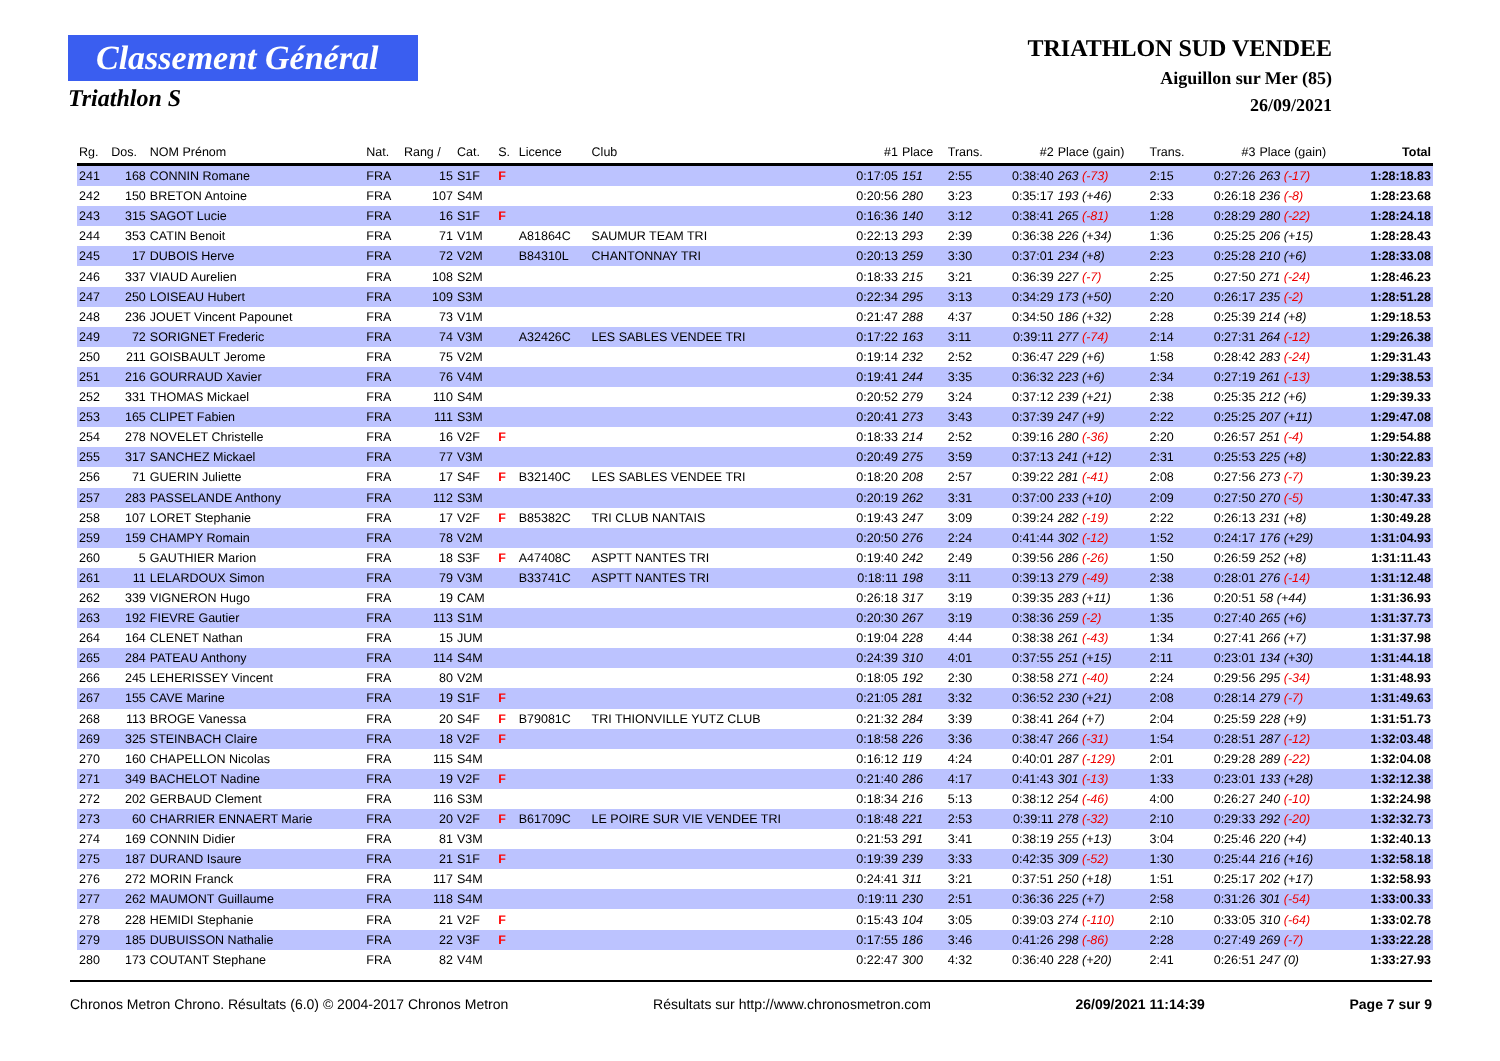Classement Général
Triathlon S
TRIATHLON SUD VENDEE
Aiguillon sur Mer (85)
26/09/2021
| Rg. | Dos. | NOM Prénom | Nat. | Rang / | Cat. | S. | Licence | Club | #1 | Place | Trans. | #2 | Place (gain) | Trans. | #3 | Place (gain) | Total |
| --- | --- | --- | --- | --- | --- | --- | --- | --- | --- | --- | --- | --- | --- | --- | --- | --- | --- |
| 241 | 168 | CONNIN Romane | FRA | 15 | S1F | F | | | 0:17:05 | 151 | 2:55 | 0:38:40 | 263 (-73) | 2:15 | 0:27:26 | 263 (-17) | 1:28:18.83 |
| 242 | 150 | BRETON Antoine | FRA | 107 | S4M | | | | 0:20:56 | 280 | 3:23 | 0:35:17 | 193 (+46) | 2:33 | 0:26:18 | 236 (-8) | 1:28:23.68 |
| 243 | 315 | SAGOT Lucie | FRA | 16 | S1F | F | | | 0:16:36 | 140 | 3:12 | 0:38:41 | 265 (-81) | 1:28 | 0:28:29 | 280 (-22) | 1:28:24.18 |
| 244 | 353 | CATIN Benoit | FRA | 71 | V1M | | A81864C | SAUMUR TEAM TRI | 0:22:13 | 293 | 2:39 | 0:36:38 | 226 (+34) | 1:36 | 0:25:25 | 206 (+15) | 1:28:28.43 |
| 245 | 17 | DUBOIS Herve | FRA | 72 | V2M | | B84310L | CHANTONNAY TRI | 0:20:13 | 259 | 3:30 | 0:37:01 | 234 (+8) | 2:23 | 0:25:28 | 210 (+6) | 1:28:33.08 |
| 246 | 337 | VIAUD Aurelien | FRA | 108 | S2M | | | | 0:18:33 | 215 | 3:21 | 0:36:39 | 227 (-7) | 2:25 | 0:27:50 | 271 (-24) | 1:28:46.23 |
| 247 | 250 | LOISEAU Hubert | FRA | 109 | S3M | | | | 0:22:34 | 295 | 3:13 | 0:34:29 | 173 (+50) | 2:20 | 0:26:17 | 235 (-2) | 1:28:51.28 |
| 248 | 236 | JOUET Vincent Papounet | FRA | 73 | V1M | | | | 0:21:47 | 288 | 4:37 | 0:34:50 | 186 (+32) | 2:28 | 0:25:39 | 214 (+8) | 1:29:18.53 |
| 249 | 72 | SORIGNET Frederic | FRA | 74 | V3M | | A32426C | LES SABLES VENDEE TRI | 0:17:22 | 163 | 3:11 | 0:39:11 | 277 (-74) | 2:14 | 0:27:31 | 264 (-12) | 1:29:26.38 |
| 250 | 211 | GOISBAULT Jerome | FRA | 75 | V2M | | | | 0:19:14 | 232 | 2:52 | 0:36:47 | 229 (+6) | 1:58 | 0:28:42 | 283 (-24) | 1:29:31.43 |
| 251 | 216 | GOURRAUD Xavier | FRA | 76 | V4M | | | | 0:19:41 | 244 | 3:35 | 0:36:32 | 223 (+6) | 2:34 | 0:27:19 | 261 (-13) | 1:29:38.53 |
| 252 | 331 | THOMAS Mickael | FRA | 110 | S4M | | | | 0:20:52 | 279 | 3:24 | 0:37:12 | 239 (+21) | 2:38 | 0:25:35 | 212 (+6) | 1:29:39.33 |
| 253 | 165 | CLIPET Fabien | FRA | 111 | S3M | | | | 0:20:41 | 273 | 3:43 | 0:37:39 | 247 (+9) | 2:22 | 0:25:25 | 207 (+11) | 1:29:47.08 |
| 254 | 278 | NOVELET Christelle | FRA | 16 | V2F | F | | | 0:18:33 | 214 | 2:52 | 0:39:16 | 280 (-36) | 2:20 | 0:26:57 | 251 (-4) | 1:29:54.88 |
| 255 | 317 | SANCHEZ Mickael | FRA | 77 | V3M | | | | 0:20:49 | 275 | 3:59 | 0:37:13 | 241 (+12) | 2:31 | 0:25:53 | 225 (+8) | 1:30:22.83 |
| 256 | 71 | GUERIN Juliette | FRA | 17 | S4F | F | B32140C | LES SABLES VENDEE TRI | 0:18:20 | 208 | 2:57 | 0:39:22 | 281 (-41) | 2:08 | 0:27:56 | 273 (-7) | 1:30:39.23 |
| 257 | 283 | PASSELANDE Anthony | FRA | 112 | S3M | | | | 0:20:19 | 262 | 3:31 | 0:37:00 | 233 (+10) | 2:09 | 0:27:50 | 270 (-5) | 1:30:47.33 |
| 258 | 107 | LORET Stephanie | FRA | 17 | V2F | F | B85382C | TRI CLUB NANTAIS | 0:19:43 | 247 | 3:09 | 0:39:24 | 282 (-19) | 2:22 | 0:26:13 | 231 (+8) | 1:30:49.28 |
| 259 | 159 | CHAMPY Romain | FRA | 78 | V2M | | | | 0:20:50 | 276 | 2:24 | 0:41:44 | 302 (-12) | 1:52 | 0:24:17 | 176 (+29) | 1:31:04.93 |
| 260 | 5 | GAUTHIER Marion | FRA | 18 | S3F | F | A47408C | ASPTT NANTES TRI | 0:19:40 | 242 | 2:49 | 0:39:56 | 286 (-26) | 1:50 | 0:26:59 | 252 (+8) | 1:31:11.43 |
| 261 | 11 | LELARDOUX Simon | FRA | 79 | V3M | | B33741C | ASPTT NANTES TRI | 0:18:11 | 198 | 3:11 | 0:39:13 | 279 (-49) | 2:38 | 0:28:01 | 276 (-14) | 1:31:12.48 |
| 262 | 339 | VIGNERON Hugo | FRA | 19 | CAM | | | | 0:26:18 | 317 | 3:19 | 0:39:35 | 283 (+11) | 1:36 | 0:20:51 | 58 (+44) | 1:31:36.93 |
| 263 | 192 | FIEVRE Gautier | FRA | 113 | S1M | | | | 0:20:30 | 267 | 3:19 | 0:38:36 | 259 (-2) | 1:35 | 0:27:40 | 265 (+6) | 1:31:37.73 |
| 264 | 164 | CLENET Nathan | FRA | 15 | JUM | | | | 0:19:04 | 228 | 4:44 | 0:38:38 | 261 (-43) | 1:34 | 0:27:41 | 266 (+7) | 1:31:37.98 |
| 265 | 284 | PATEAU Anthony | FRA | 114 | S4M | | | | 0:24:39 | 310 | 4:01 | 0:37:55 | 251 (+15) | 2:11 | 0:23:01 | 134 (+30) | 1:31:44.18 |
| 266 | 245 | LEHERISSEY Vincent | FRA | 80 | V2M | | | | 0:18:05 | 192 | 2:30 | 0:38:58 | 271 (-40) | 2:24 | 0:29:56 | 295 (-34) | 1:31:48.93 |
| 267 | 155 | CAVE Marine | FRA | 19 | S1F | F | | | 0:21:05 | 281 | 3:32 | 0:36:52 | 230 (+21) | 2:08 | 0:28:14 | 279 (-7) | 1:31:49.63 |
| 268 | 113 | BROGE Vanessa | FRA | 20 | S4F | F | B79081C | TRI THIONVILLE YUTZ CLUB | 0:21:32 | 284 | 3:39 | 0:38:41 | 264 (+7) | 2:04 | 0:25:59 | 228 (+9) | 1:31:51.73 |
| 269 | 325 | STEINBACH Claire | FRA | 18 | V2F | F | | | 0:18:58 | 226 | 3:36 | 0:38:47 | 266 (-31) | 1:54 | 0:28:51 | 287 (-12) | 1:32:03.48 |
| 270 | 160 | CHAPELLON Nicolas | FRA | 115 | S4M | | | | 0:16:12 | 119 | 4:24 | 0:40:01 | 287 (-129) | 2:01 | 0:29:28 | 289 (-22) | 1:32:04.08 |
| 271 | 349 | BACHELOT Nadine | FRA | 19 | V2F | F | | | 0:21:40 | 286 | 4:17 | 0:41:43 | 301 (-13) | 1:33 | 0:23:01 | 133 (+28) | 1:32:12.38 |
| 272 | 202 | GERBAUD Clement | FRA | 116 | S3M | | | | 0:18:34 | 216 | 5:13 | 0:38:12 | 254 (-46) | 4:00 | 0:26:27 | 240 (-10) | 1:32:24.98 |
| 273 | 60 | CHARRIER ENNAERT Marie | FRA | 20 | V2F | F | B61709C | LE POIRE SUR VIE VENDEE TRI | 0:18:48 | 221 | 2:53 | 0:39:11 | 278 (-32) | 2:10 | 0:29:33 | 292 (-20) | 1:32:32.73 |
| 274 | 169 | CONNIN Didier | FRA | 81 | V3M | | | | 0:21:53 | 291 | 3:41 | 0:38:19 | 255 (+13) | 3:04 | 0:25:46 | 220 (+4) | 1:32:40.13 |
| 275 | 187 | DURAND Isaure | FRA | 21 | S1F | F | | | 0:19:39 | 239 | 3:33 | 0:42:35 | 309 (-52) | 1:30 | 0:25:44 | 216 (+16) | 1:32:58.18 |
| 276 | 272 | MORIN Franck | FRA | 117 | S4M | | | | 0:24:41 | 311 | 3:21 | 0:37:51 | 250 (+18) | 1:51 | 0:25:17 | 202 (+17) | 1:32:58.93 |
| 277 | 262 | MAUMONT Guillaume | FRA | 118 | S4M | | | | 0:19:11 | 230 | 2:51 | 0:36:36 | 225 (+7) | 2:58 | 0:31:26 | 301 (-54) | 1:33:00.33 |
| 278 | 228 | HEMIDI Stephanie | FRA | 21 | V2F | F | | | 0:15:43 | 104 | 3:05 | 0:39:03 | 274 (-110) | 2:10 | 0:33:05 | 310 (-64) | 1:33:02.78 |
| 279 | 185 | DUBUISSON Nathalie | FRA | 22 | V3F | F | | | 0:17:55 | 186 | 3:46 | 0:41:26 | 298 (-86) | 2:28 | 0:27:49 | 269 (-7) | 1:33:22.28 |
| 280 | 173 | COUTANT Stephane | FRA | 82 | V4M | | | | 0:22:47 | 300 | 4:32 | 0:36:40 | 228 (+20) | 2:41 | 0:26:51 | 247 (0) | 1:33:27.93 |
Chronos Metron Chrono. Résultats (6.0) © 2004-2017 Chronos Metron Résultats sur http://www.chronosmetron.com 26/09/2021 11:14:39 Page 7 sur 9